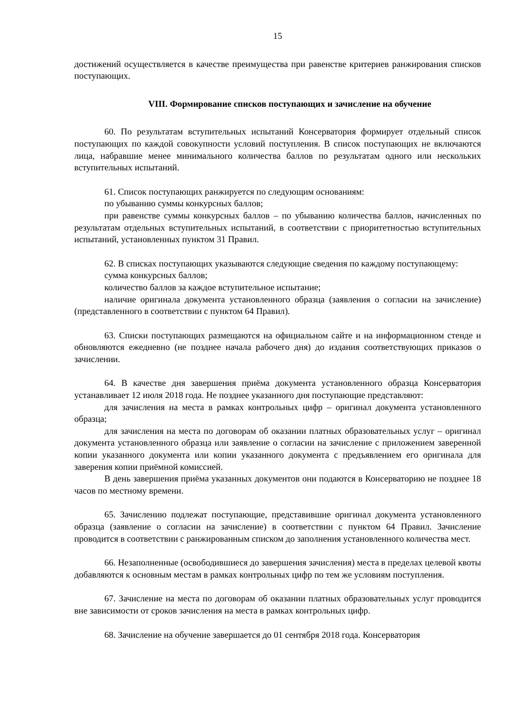15
достижений осуществляется в качестве преимущества при равенстве критериев ранжирования списков поступающих.
VIII. Формирование списков поступающих и зачисление на обучение
60. По результатам вступительных испытаний Консерватория формирует отдельный список поступающих по каждой совокупности условий поступления. В список поступающих не включаются лица, набравшие менее минимального количества баллов по результатам одного или нескольких вступительных испытаний.
61. Список поступающих ранжируется по следующим основаниям:
по убыванию суммы конкурсных баллов;
при равенстве суммы конкурсных баллов – по убыванию количества баллов, начисленных по результатам отдельных вступительных испытаний, в соответствии с приоритетностью вступительных испытаний, установленных пунктом 31 Правил.
62. В списках поступающих указываются следующие сведения по каждому поступающему:
сумма конкурсных баллов;
количество баллов за каждое вступительное испытание;
наличие оригинала документа установленного образца (заявления о согласии на зачисление) (представленного в соответствии с пунктом 64 Правил).
63. Списки поступающих размещаются на официальном сайте и на информационном стенде и обновляются ежедневно (не позднее начала рабочего дня) до издания соответствующих приказов о зачислении.
64. В качестве дня завершения приёма документа установленного образца Консерватория устанавливает 12 июля 2018 года. Не позднее указанного дня поступающие представляют:
для зачисления на места в рамках контрольных цифр – оригинал документа установленного образца;
для зачисления на места по договорам об оказании платных образовательных услуг – оригинал документа установленного образца или заявление о согласии на зачисление с приложением заверенной копии указанного документа или копии указанного документа с предъявлением его оригинала для заверения копии приёмной комиссией.
В день завершения приёма указанных документов они подаются в Консерваторию не позднее 18 часов по местному времени.
65. Зачислению подлежат поступающие, представившие оригинал документа установленного образца (заявление о согласии на зачисление) в соответствии с пунктом 64 Правил. Зачисление проводится в соответствии с ранжированным списком до заполнения установленного количества мест.
66. Незаполненные (освободившиеся до завершения зачисления) места в пределах целевой квоты добавляются к основным местам в рамках контрольных цифр по тем же условиям поступления.
67. Зачисление на места по договорам об оказании платных образовательных услуг проводится вне зависимости от сроков зачисления на места в рамках контрольных цифр.
68. Зачисление на обучение завершается до 01 сентября 2018 года. Консерватория